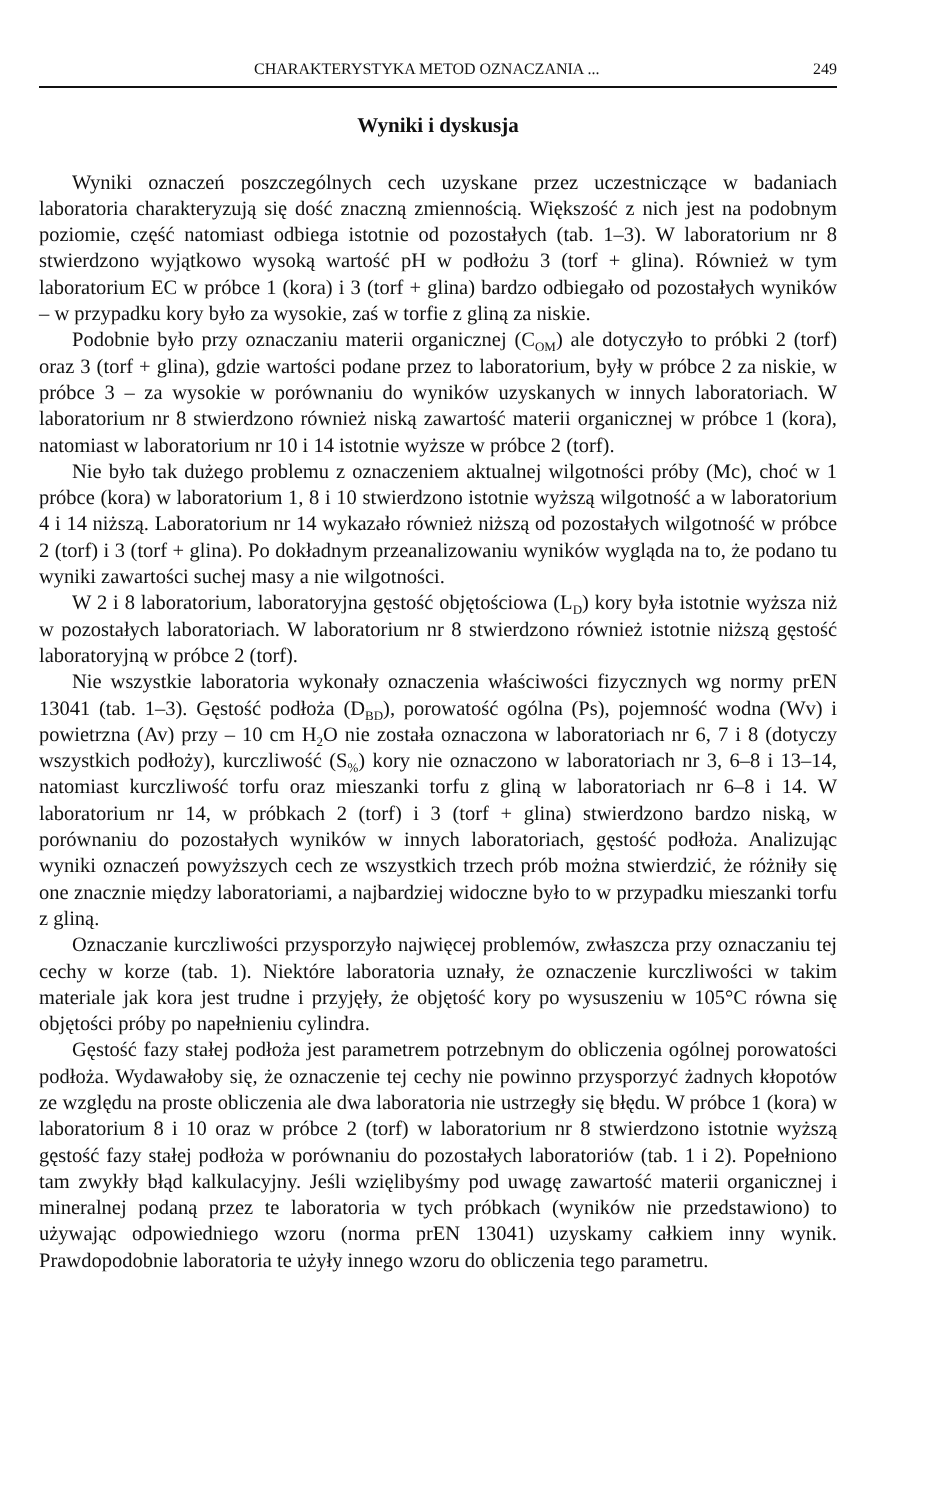CHARAKTERYSTYKA METOD OZNACZANIA ... 249
Wyniki i dyskusja
Wyniki oznaczeń poszczególnych cech uzyskane przez uczestniczące w badaniach laboratoria charakteryzują się dość znaczną zmiennością. Większość z nich jest na podobnym poziomie, część natomiast odbiega istotnie od pozostałych (tab. 1–3). W laboratorium nr 8 stwierdzono wyjątkowo wysoką wartość pH w podłożu 3 (torf + glina). Również w tym laboratorium EC w próbce 1 (kora) i 3 (torf + glina) bardzo odbiegało od pozostałych wyników – w przypadku kory było za wysokie, zaś w torfie z gliną za niskie.
Podobnie było przy oznaczaniu materii organicznej (C<sub>OM</sub>) ale dotyczyło to próbki 2 (torf) oraz 3 (torf + glina), gdzie wartości podane przez to laboratorium, były w próbce 2 za niskie, w próbce 3 – za wysokie w porównaniu do wyników uzyskanych w innych laboratoriach. W laboratorium nr 8 stwierdzono również niską zawartość materii organicznej w próbce 1 (kora), natomiast w laboratorium nr 10 i 14 istotnie wyższe w próbce 2 (torf).
Nie było tak dużego problemu z oznaczeniem aktualnej wilgotności próby (Mc), choć w 1 próbce (kora) w laboratorium 1, 8 i 10 stwierdzono istotnie wyższą wilgotność a w laboratorium 4 i 14 niższą. Laboratorium nr 14 wykazało również niższą od pozostałych wilgotność w próbce 2 (torf) i 3 (torf + glina). Po dokładnym przeanalizowaniu wyników wygląda na to, że podano tu wyniki zawartości suchej masy a nie wilgotności.
W 2 i 8 laboratorium, laboratoryjna gęstość objętościowa (L<sub>D</sub>) kory była istotnie wyższa niż w pozostałych laboratoriach. W laboratorium nr 8 stwierdzono również istotnie niższą gęstość laboratoryjną w próbce 2 (torf).
Nie wszystkie laboratoria wykonały oznaczenia właściwości fizycznych wg normy prEN 13041 (tab. 1–3). Gęstość podłoża (D<sub>BD</sub>), porowatość ogólna (Ps), pojemność wodna (Wv) i powietrzna (Av) przy – 10 cm H<sub>2</sub>O nie została oznaczona w laboratoriach nr 6, 7 i 8 (dotyczy wszystkich podłoży), kurczliwość (S<sub>%</sub>) kory nie oznaczono w laboratoriach nr 3, 6–8 i 13–14, natomiast kurczliwość torfu oraz mieszanki torfu z gliną w laboratoriach nr 6–8 i 14. W laboratorium nr 14, w próbkach 2 (torf) i 3 (torf + glina) stwierdzono bardzo niską, w porównaniu do pozostałych wyników w innych laboratoriach, gęstość podłoża. Analizując wyniki oznaczeń powyższych cech ze wszystkich trzech prób można stwierdzić, że różniły się one znacznie między laboratoriami, a najbardziej widoczne było to w przypadku mieszanki torfu z gliną.
Oznaczanie kurczliwości przysporzyło najwięcej problemów, zwłaszcza przy oznaczaniu tej cechy w korze (tab. 1). Niektóre laboratoria uznały, że oznaczenie kurczliwości w takim materiale jak kora jest trudne i przyjęły, że objętość kory po wysuszeniu w 105°C równa się objętości próby po napełnieniu cylindra.
Gęstość fazy stałej podłoża jest parametrem potrzebnym do obliczenia ogólnej porowatości podłoża. Wydawałoby się, że oznaczenie tej cechy nie powinno przysporzyć żadnych kłopotów ze względu na proste obliczenia ale dwa laboratoria nie ustrzegły się błędu. W próbce 1 (kora) w laboratorium 8 i 10 oraz w próbce 2 (torf) w laboratorium nr 8 stwierdzono istotnie wyższą gęstość fazy stałej podłoża w porównaniu do pozostałych laboratoriów (tab. 1 i 2). Popełniono tam zwykły błąd kalkulacyjny. Jeśli wzięlibyśmy pod uwagę zawartość materii organicznej i mineralnej podaną przez te laboratoria w tych próbkach (wyników nie przedstawiono) to używając odpowiedniego wzoru (norma prEN 13041) uzyskamy całkiem inny wynik. Prawdopodobnie laboratoria te użyły innego wzoru do obliczenia tego parametru.